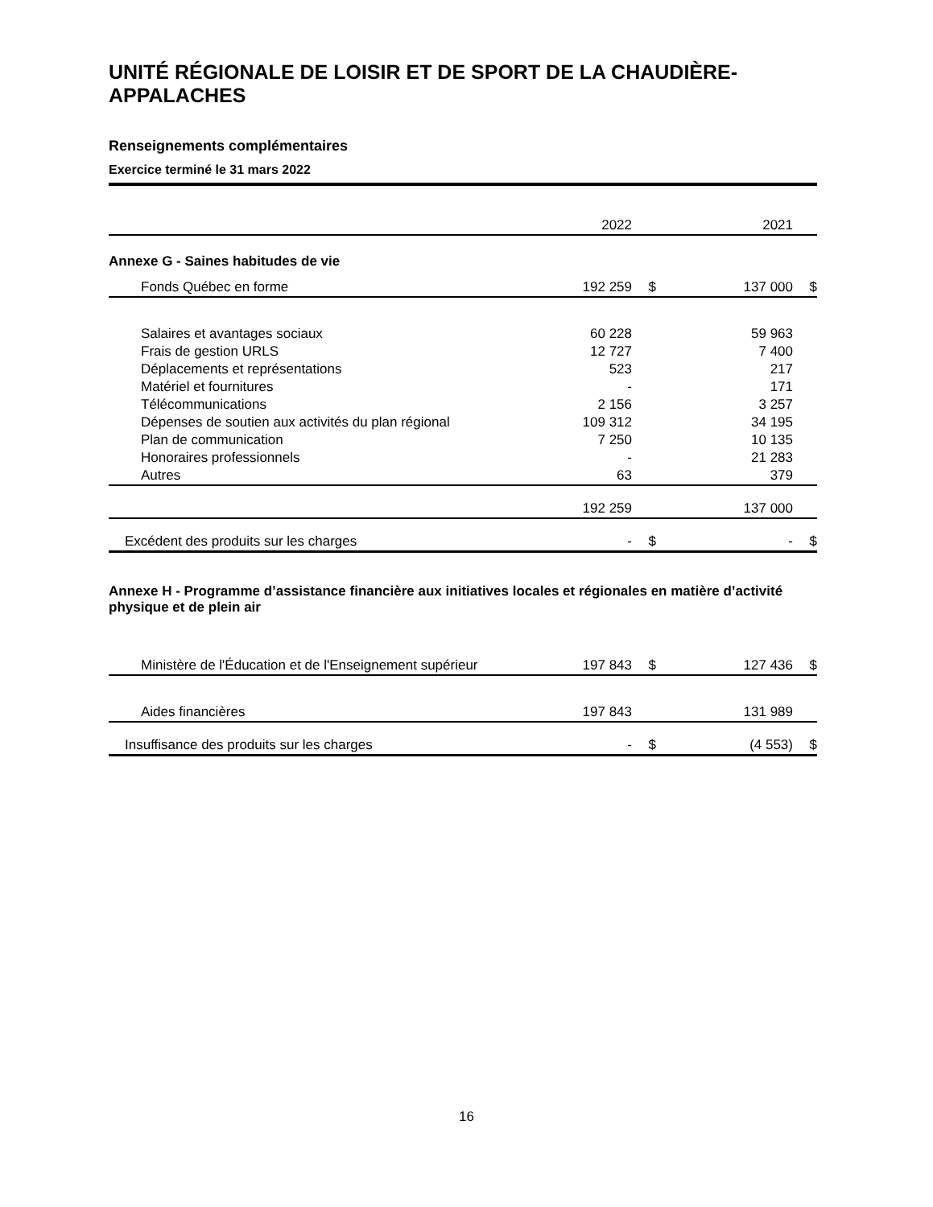UNITÉ RÉGIONALE DE LOISIR ET DE SPORT DE LA CHAUDIÈRE-APPALACHES
Renseignements complémentaires
Exercice terminé le 31 mars 2022
| | 2022 | | | 2021 | |
| Annexe G - Saines habitudes de vie | | | | | |
| Fonds Québec en forme | 192 259 | $ | | 137 000 | $ |
| Salaires et avantages sociaux | 60 228 | | | 59 963 | |
| Frais de gestion URLS | 12 727 | | | 7 400 | |
| Déplacements et représentations | 523 | | | 217 | |
| Matériel et fournitures | - | | | 171 | |
| Télécommunications | 2 156 | | | 3 257 | |
| Dépenses de soutien aux activités du plan régional | 109 312 | | | 34 195 | |
| Plan de communication | 7 250 | | | 10 135 | |
| Honoraires professionnels | - | | | 21 283 | |
| Autres | 63 | | | 379 | |
| | 192 259 | | | 137 000 | |
| Excédent des produits sur les charges | - | $ | | - | $ |
| Annexe H - Programme d’assistance financière aux initiatives locales et régionales en matière d’activité physique et de plein air | | | | | |
| Ministère de l'Éducation et de l'Enseignement supérieur | 197 843 | $ | | 127 436 | $ |
| Aides financières | 197 843 | | | 131 989 | |
| Insuffisance des produits sur les charges | - | $ | | (4 553) | $ |
16